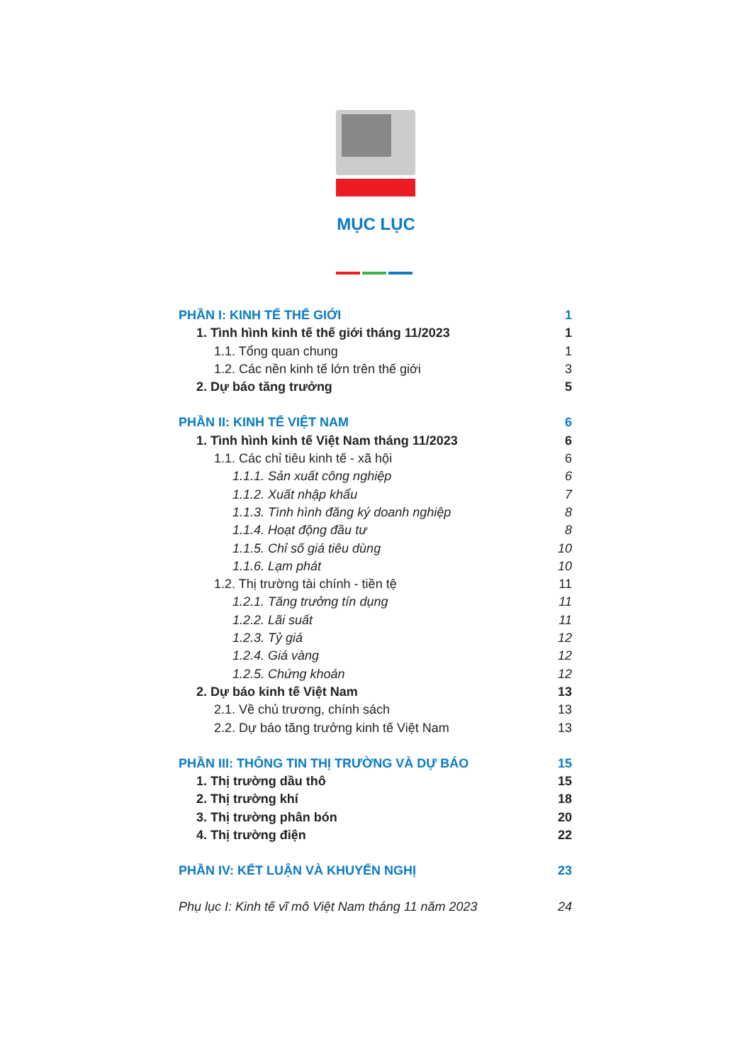MỤC LỤC
PHẦN I: KINH TẾ THẾ GIỚI 1
1. Tình hình kinh tế thế giới tháng 11/2023 1
1.1. Tổng quan chung 1
1.2. Các nền kinh tế lớn trên thế giới 3
2. Dự báo tăng trưởng 5
PHẦN II: KINH TẾ VIỆT NAM 6
1. Tình hình kinh tế Việt Nam tháng 11/2023 6
1.1. Các chỉ tiêu kinh tế - xã hội 6
1.1.1. Sản xuất công nghiệp 6
1.1.2. Xuất nhập khẩu 7
1.1.3. Tình hình đăng ký doanh nghiệp 8
1.1.4. Hoạt động đầu tư 8
1.1.5. Chỉ số giá tiêu dùng 10
1.1.6. Lạm phát 10
1.2. Thị trường tài chính - tiền tệ 11
1.2.1. Tăng trưởng tín dụng 11
1.2.2. Lãi suất 11
1.2.3. Tỷ giá 12
1.2.4. Giá vàng 12
1.2.5. Chứng khoán 12
2. Dự báo kinh tế Việt Nam 13
2.1. Về chủ trương, chính sách 13
2.2. Dự báo tăng trưởng kinh tế Việt Nam 13
PHẦN III: THÔNG TIN THỊ TRƯỜNG VÀ DỰ BÁO 15
1. Thị trường dầu thô 15
2. Thị trường khí 18
3. Thị trường phân bón 20
4. Thị trường điện 22
PHẦN IV: KẾT LUẬN VÀ KHUYẾN NGHỊ 23
Phụ lục I: Kinh tế vĩ mô Việt Nam tháng 11 năm 2023 24